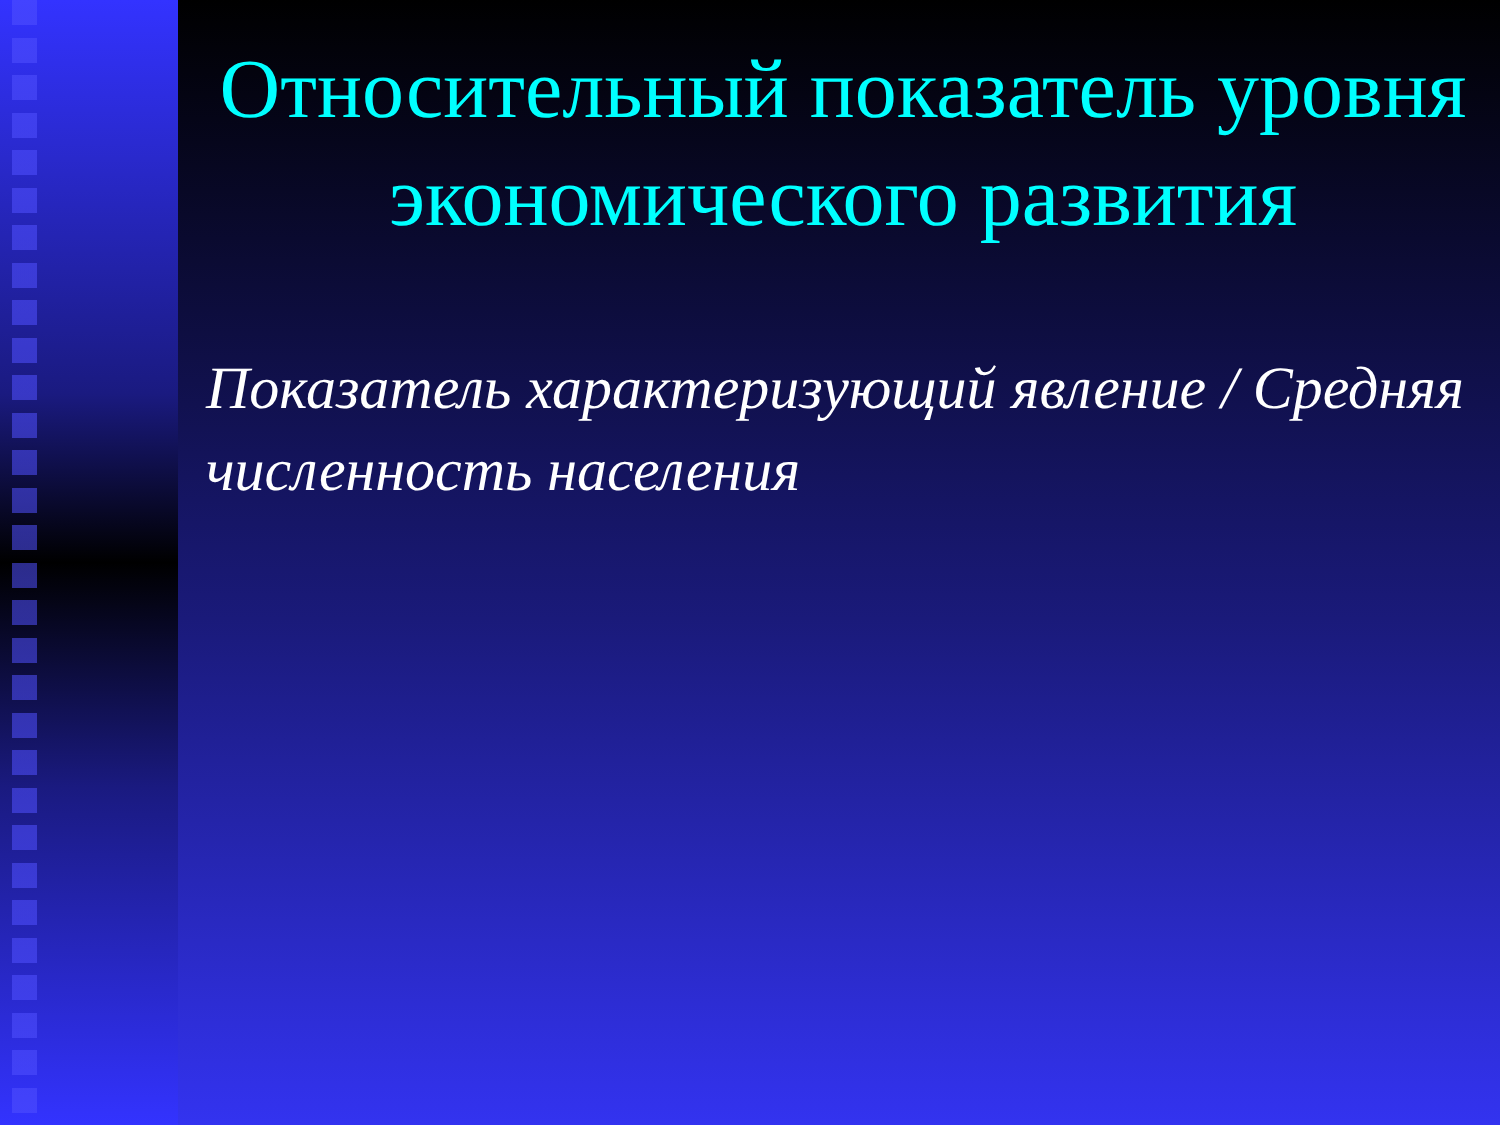Относительный показатель уровня экономического развития
Показатель характеризующий явление / Средняя численность населения